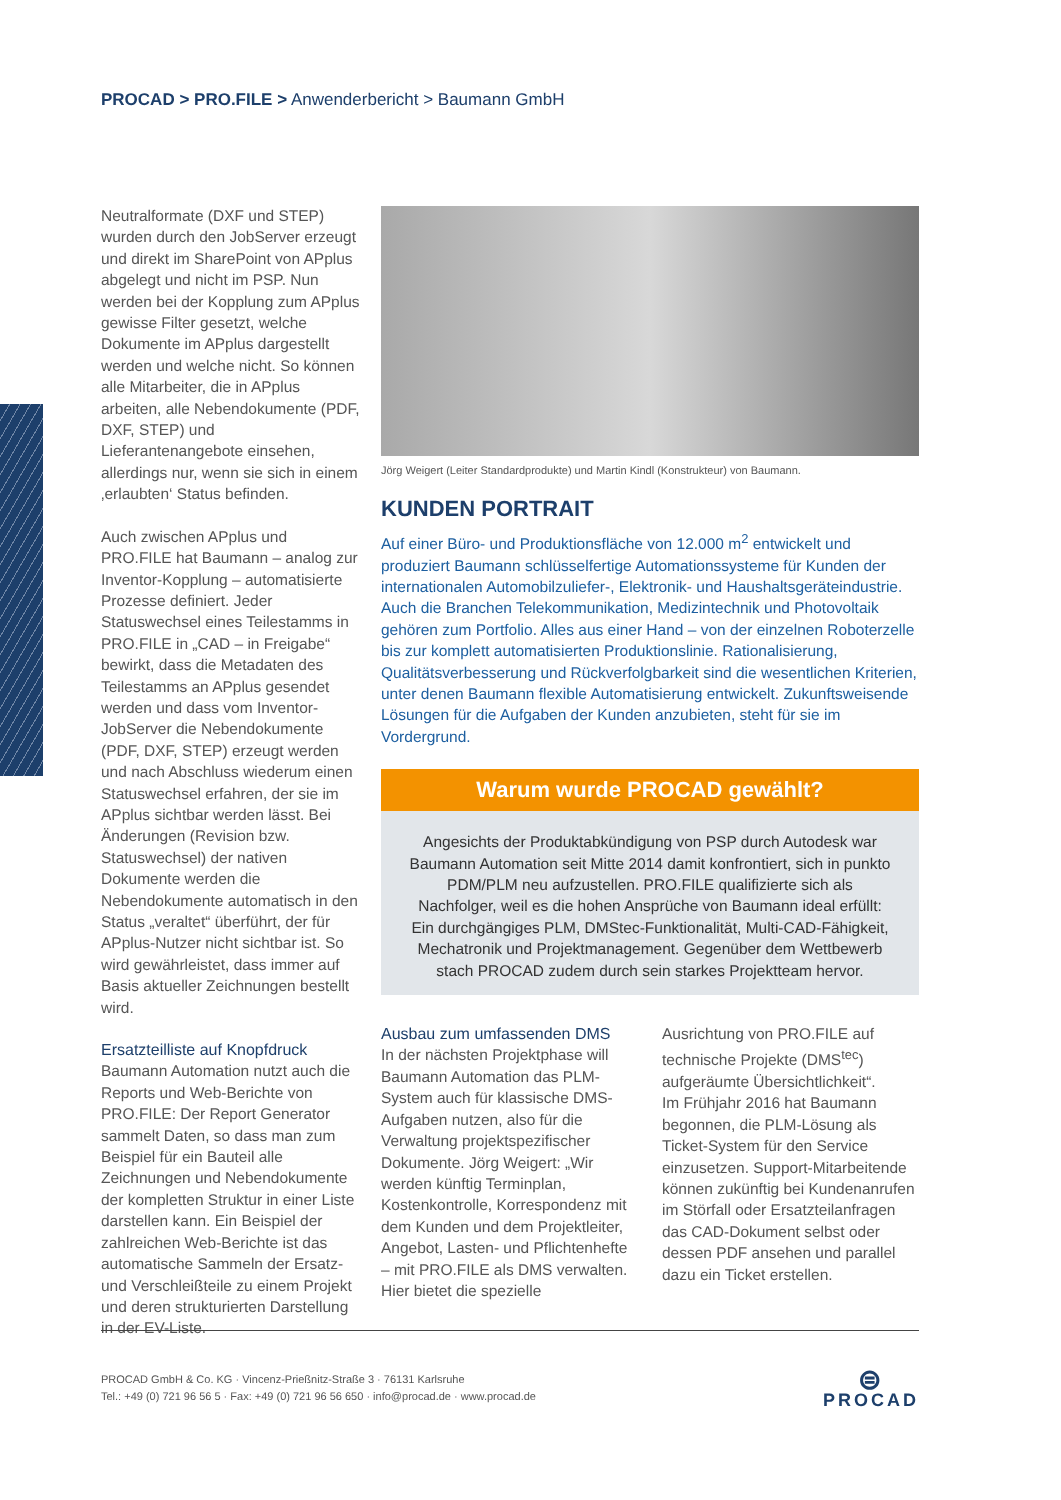PROCAD > PRO.FILE > Anwenderbericht > Baumann GmbH
Neutralformate (DXF und STEP) wurden durch den JobServer erzeugt und direkt im SharePoint von APplus abgelegt und nicht im PSP. Nun werden bei der Kopplung zum APplus gewisse Filter gesetzt, welche Dokumente im APplus dargestellt werden und welche nicht. So können alle Mitarbeiter, die in APplus arbeiten, alle Nebendokumente (PDF, DXF, STEP) und Lieferantenangebote einsehen, allerdings nur, wenn sie sich in einem ‚erlaubten‘ Status befinden.
Auch zwischen APplus und PRO.FILE hat Baumann – analog zur Inventor-Kopplung – automatisierte Prozesse definiert. Jeder Statuswechsel eines Teilestamms in PRO.FILE in „CAD – in Freigabe“ bewirkt, dass die Metadaten des Teilestamms an APplus gesendet werden und dass vom Inventor-JobServer die Nebendokumente (PDF, DXF, STEP) erzeugt werden und nach Abschluss wiederum einen Statuswechsel erfahren, der sie im APplus sichtbar werden lässt. Bei Änderungen (Revision bzw. Statuswechsel) der nativen Dokumente werden die Nebendokumente automatisch in den Status „veraltet“ überführt, der für APplus-Nutzer nicht sichtbar ist. So wird gewährleistet, dass immer auf Basis aktueller Zeichnungen bestellt wird.
Ersatzteilliste auf Knopfdruck
Baumann Automation nutzt auch die Reports und Web-Berichte von PRO.FILE: Der Report Generator sammelt Daten, so dass man zum Beispiel für ein Bauteil alle Zeichnungen und Nebendokumente der kompletten Struktur in einer Liste darstellen kann. Ein Beispiel der zahlreichen Web-Berichte ist das automatische Sammeln der Ersatz- und Verschleißteile zu einem Projekt und deren strukturierten Darstellung in der EV-Liste.
Jörg Weigert (Leiter Standardprodukte) und Martin Kindl (Konstrukteur) von Baumann.
KUNDEN PORTRAIT
Auf einer Büro- und Produktionsfläche von 12.000 m<sup>2</sup> entwickelt und produziert Baumann schlüsselfertige Automationssysteme für Kunden der internationalen Automobilzuliefer-, Elektronik- und Haushaltsgeräteindustrie. Auch die Branchen Telekommunikation, Medizintechnik und Photovoltaik gehören zum Portfolio. Alles aus einer Hand – von der einzelnen Roboterzelle bis zur komplett automatisierten Produktionslinie. Rationalisierung, Qualitätsverbesserung und Rückverfolgbarkeit sind die wesentlichen Kriterien, unter denen Baumann flexible Automatisierung entwickelt. Zukunftsweisende Lösungen für die Aufgaben der Kunden anzubieten, steht für sie im Vordergrund.
Warum wurde PROCAD gewählt?
Angesichts der Produktabkündigung von PSP durch Autodesk war Baumann Automation seit Mitte 2014 damit konfrontiert, sich in punkto PDM/PLM neu aufzustellen. PRO.FILE qualifizierte sich als Nachfolger, weil es die hohen Ansprüche von Baumann ideal erfüllt: Ein durchgängiges PLM, DMStec-Funktionalität, Multi-CAD-Fähigkeit, Mechatronik und Projektmanagement. Gegenüber dem Wettbewerb stach PROCAD zudem durch sein starkes Projektteam hervor.
Ausbau zum umfassenden DMS
In der nächsten Projektphase will Baumann Automation das PLM-System auch für klassische DMS-Aufgaben nutzen, also für die Verwaltung projektspezifischer Dokumente. Jörg Weigert: „Wir werden künftig Terminplan, Kostenkontrolle, Korrespondenz mit dem Kunden und dem Projektleiter, Angebot, Lasten- und Pflichtenhefte – mit PRO.FILE als DMS verwalten. Hier bietet die spezielle
Ausrichtung von PRO.FILE auf technische Projekte (DMS<sup>tec</sup>) aufgeräumte Übersichtlichkeit“.
Im Frühjahr 2016 hat Baumann begonnen, die PLM-Lösung als Ticket-System für den Service einzusetzen. Support-Mitarbeitende können zukünftig bei Kundenanrufen im Störfall oder Ersatzteilanfragen das CAD-Dokument selbst oder dessen PDF ansehen und parallel dazu ein Ticket erstellen.
PROCAD GmbH & Co. KG · Vincenz-Prießnitz-Straße 3 · 76131 Karlsruhe
Tel.: +49 (0) 721 96 56 5 · Fax: +49 (0) 721 96 56 650 · info@procad.de · www.procad.de
⊜
PROCAD